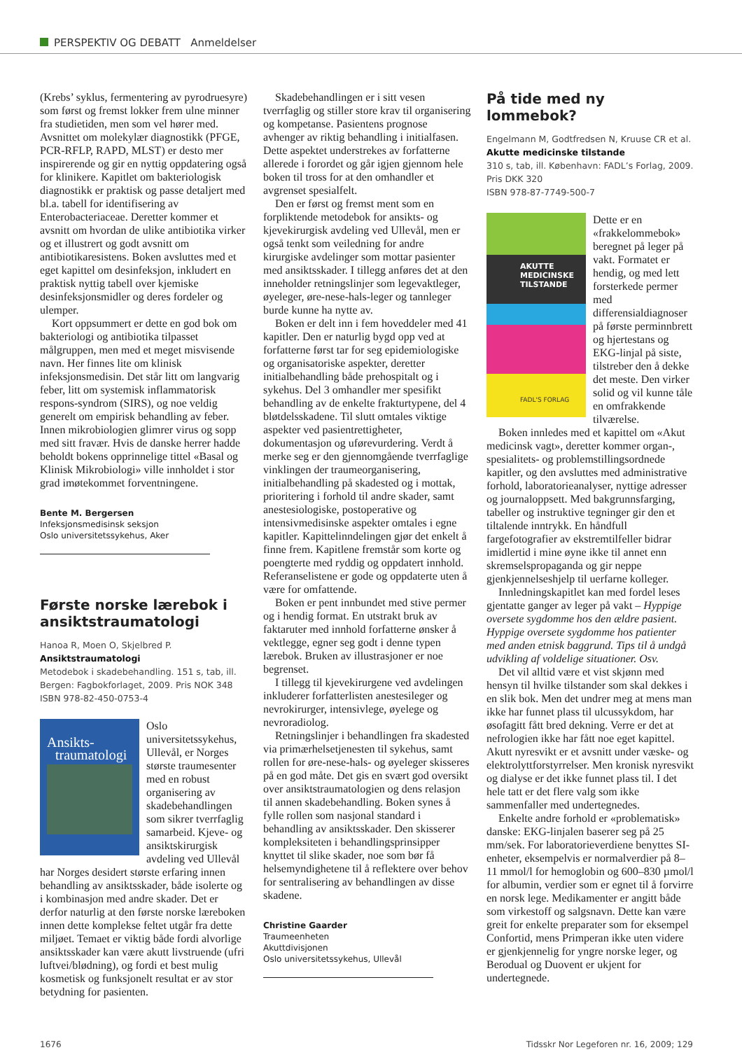PERSPEKTIV OG DEBATT Anmeldelser
(Krebs’ syklus, fermentering av pyrodruesyre) som først og fremst lokker frem ulne minner fra studietiden, men som vel hører med. Avsnittet om molekylær diagnostikk (PFGE, PCR-RFLP, RAPD, MLST) er desto mer inspirerende og gir en nyttig oppdatering også for klinikere. Kapitlet om bakteriologisk diagnostikk er praktisk og passe detaljert med bl.a. tabell for identifisering av Enterobacteriaceae. Deretter kommer et avsnitt om hvordan de ulike antibiotika virker og et illustrert og godt avsnitt om antibiotikaresistens. Boken avsluttes med et eget kapittel om desinfeksjon, inkludert en praktisk nyttig tabell over kjemiske desinfeksjonsmidler og deres fordeler og ulemper.
Kort oppsummert er dette en god bok om bakteriologi og antibiotika tilpasset målgruppen, men med et meget misvisende navn. Her finnes lite om klinisk infeksjonsmedisin. Det står litt om langvarig feber, litt om systemisk inflammatorisk respons-syndrom (SIRS), og noe veldig generelt om empirisk behandling av feber. Innen mikrobiologien glimrer virus og sopp med sitt fravær. Hvis de danske herrer hadde beholdt bokens opprinnelige tittel «Basal og Klinisk Mikrobiologi» ville innholdet i stor grad imøtekommet forventningene.
Bente M. Bergersen
Infeksjonsmedisinsk seksjon
Oslo universitetssykehus, Aker
Første norske lærebok i ansiktstraumatologi
Hanoa R, Moen O, Skjelbred P.
Ansiktstraumatologi
Metodebok i skadebehandling. 151 s, tab, ill. Bergen: Fagbokforlaget, 2009. Pris NOK 348
ISBN 978-82-450-0753-4
Ansikts-
traumatologi
Oslo universitetssykehus, Ullevål, er Norges største traumesenter med en robust organisering av skadebehandlingen som sikrer tverrfaglig samarbeid. Kjeve- og ansiktskirurgisk avdeling ved Ullevål har Norges desidert største erfaring innen behandling av ansiktsskader, både isolerte og i kombinasjon med andre skader. Det er derfor naturlig at den første norske læreboken innen dette komplekse feltet utgår fra dette miljøet. Temaet er viktig både fordi alvorlige ansiktsskader kan være akutt livstruende (ufri luftvei/blødning), og fordi et best mulig kosmetisk og funksjonelt resultat er av stor betydning for pasienten.
Skadebehandlingen er i sitt vesen tverrfaglig og stiller store krav til organisering og kompetanse. Pasientens prognose avhenger av riktig behandling i initialfasen. Dette aspektet understrekes av forfatterne allerede i forordet og går igjen gjennom hele boken til tross for at den omhandler et avgrenset spesialfelt.
Den er først og fremst ment som en forpliktende metodebok for ansikts- og kjevekirurgisk avdeling ved Ullevål, men er også tenkt som veiledning for andre kirurgiske avdelinger som mottar pasienter med ansiktsskader. I tillegg anføres det at den inneholder retningslinjer som legevaktleger, øyeleger, øre-nese-hals-leger og tannleger burde kunne ha nytte av.
Boken er delt inn i fem hoveddeler med 41 kapitler. Den er naturlig bygd opp ved at forfatterne først tar for seg epidemiologiske og organisatoriske aspekter, deretter initialbehandling både prehospitalt og i sykehus. Del 3 omhandler mer spesifikt behandling av de enkelte frakturtypene, del 4 bløtdelsskadene. Til slutt omtales viktige aspekter ved pasientrettigheter, dokumentasjon og uførevurdering. Verdt å merke seg er den gjennomgående tverrfaglige vinklingen der traumeorganisering, initialbehandling på skadested og i mottak, prioritering i forhold til andre skader, samt anestesiologiske, postoperative og intensivmedisinske aspekter omtales i egne kapitler. Kapittelinndelingen gjør det enkelt å finne frem. Kapitlene fremstår som korte og poengterte med ryddig og oppdatert innhold. Referanselistene er gode og oppdaterte uten å være for omfattende.
Boken er pent innbundet med stive permer og i hendig format. En utstrakt bruk av faktaruter med innhold forfatterne ønsker å vektlegge, egner seg godt i denne typen lærebok. Bruken av illustrasjoner er noe begrenset.
I tillegg til kjevekirurgene ved avdelingen inkluderer forfatterlisten anestesileger og nevrokirurger, intensivlege, øyelege og nevroradiolog.
Retningslinjer i behandlingen fra skadested via primærhelsetjenesten til sykehus, samt rollen for øre-nese-hals- og øyeleger skisseres på en god måte. Det gis en svært god oversikt over ansiktstraumatologien og dens relasjon til annen skadebehandling. Boken synes å fylle rollen som nasjonal standard i behandling av ansiktsskader. Den skisserer kompleksiteten i behandlingsprinsipper knyttet til slike skader, noe som bør få helsemyndighetene til å reflektere over behov for sentralisering av behandlingen av disse skadene.
Christine Gaarder
Traumeenheten
Akuttdivisjonen
Oslo universitetssykehus, Ullevål
På tide med ny lommebok?
Engelmann M, Godtfredsen N, Kruuse CR et al.
Akutte medicinske tilstande
310 s, tab, ill. København: FADL’s Forlag, 2009. Pris DKK 320
ISBN 978-87-7749-500-7
AKUTTE
MEDICINSKE
TILSTANDE
FADL'S FORLAG
Dette er en «frakkelommebok» beregnet på leger på vakt. Formatet er hendig, og med lett forsterkede permer med differensialdiagnoser på første perminnbrett og hjertestans og EKG-linjal på siste, tilstreber den å dekke det meste. Den virker solid og vil kunne tåle en omfrakkende tilværelse.
Boken innledes med et kapittel om «Akut medicinsk vagt», deretter kommer organ-, spesialitets- og problemstillingsordnede kapitler, og den avsluttes med administrative forhold, laboratorieanalyser, nyttige adresser og journaloppsett. Med bakgrunnsfarging, tabeller og instruktive tegninger gir den et tiltalende inntrykk. En håndfull fargefotografier av ekstremtilfeller bidrar imidlertid i mine øyne ikke til annet enn skremselspropaganda og gir neppe gjenkjennelseshjelp til uerfarne kolleger.
Innledningskapitlet kan med fordel leses gjentatte ganger av leger på vakt – Hyppige oversete sygdomme hos den ældre pasient. Hyppige oversete sygdomme hos patienter med anden etnisk baggrund. Tips til å undgå udvikling af voldelige situationer. Osv.
Det vil alltid være et vist skjønn med hensyn til hvilke tilstander som skal dekkes i en slik bok. Men det undrer meg at mens man ikke har funnet plass til ulcussykdom, har øsofagitt fått bred dekning. Verre er det at nefrologien ikke har fått noe eget kapittel. Akutt nyresvikt er et avsnitt under væske- og elektrolyttforstyrrelser. Men kronisk nyresvikt og dialyse er det ikke funnet plass til. I det hele tatt er det flere valg som ikke sammenfaller med undertegnedes.
Enkelte andre forhold er «problematisk» danske: EKG-linjalen baserer seg på 25 mm/sek. For laboratorieverdiene benyttes SI-enheter, eksempelvis er normalverdier på 8–11 mmol/l for hemoglobin og 600–830 µmol/l for albumin, verdier som er egnet til å forvirre en norsk lege. Medikamenter er angitt både som virkestoff og salgsnavn. Dette kan være greit for enkelte preparater som for eksempel Confortid, mens Primperan ikke uten videre er gjenkjennelig for yngre norske leger, og Berodual og Duovent er ukjent for undertegnede.
1676 Tidsskr Nor Legeforen nr. 16, 2009; 129